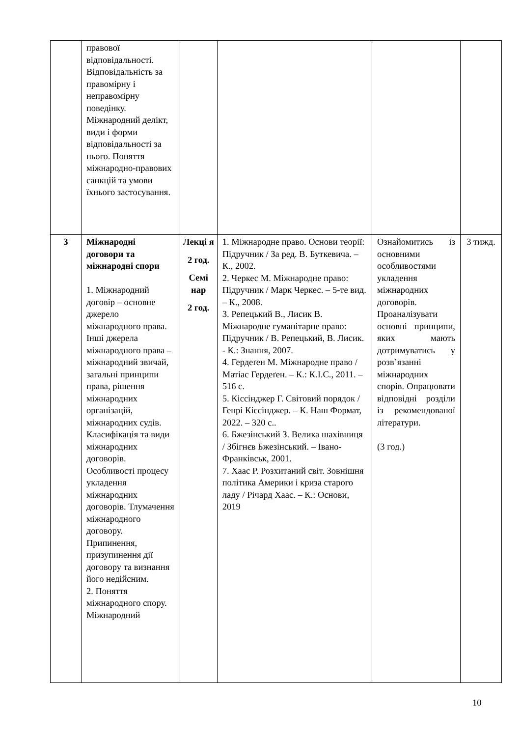| | правової відповідальності. Відповідальність за правомірну і неправомірну поведінку. Міжнародний делікт, види і форми відповідальності за нього. Поняття міжнародно-правових санкцій та умови їхнього застосування. | | | | |
| 3 | Міжнародні договори та міжнародні спори 1. Міжнародний договір – основне джерело міжнародного права. Інші джерела міжнародного права – міжнародний звичай, загальні принципи права, рішення міжнародних організацій, міжнародних судів. Класифікація та види міжнародних договорів. Особливості процесу укладення міжнародних договорів. Тлумачення міжнародного договору. Припинення, призупинення дії договору та визнання його недійсним. 2. Поняття міжнародного спору. Міжнародний | Лекці я 2 год. Семі нар 2 год. | 1. Міжнародне право. Основи теорії: Підручник / За ред. В. Буткевича. – К., 2002. 2. Черкес М. Міжнародне право: Підручник / Марк Черкес. – 5-те вид. – К., 2008. 3. Репецький В., Лисик В. Міжнародне гуманітарне право: Підручник / В. Репецький, В. Лисик. - К.: Знання, 2007. 4. Гердеґен М. Міжнародне право / Матіас Гердеґен. – К.: К.І.С., 2011. – 516 с. 5. Кіссінджер Г. Світовий порядок / Генрі Кіссінджер. – К. Наш Формат, 2022. – 320 с.. 6. Бжезінський З. Велика шахівниця / Збігнєв Бжезінський. – Івано-Франківськ, 2001. 7. Хаас Р. Розхитаний світ. Зовнішня політика Америки і криза старого ладу / Річард Хаас. – К.: Основи, 2019 | Ознайомитись із основними особливостями укладення міжнародних договорів. Проаналізувати основні принципи, яких мають дотримуватись у розв’язанні міжнародних спорів. Опрацювати відповідні розділи із рекомендованої літератури. (3 год.) | 3 тижд. |
10